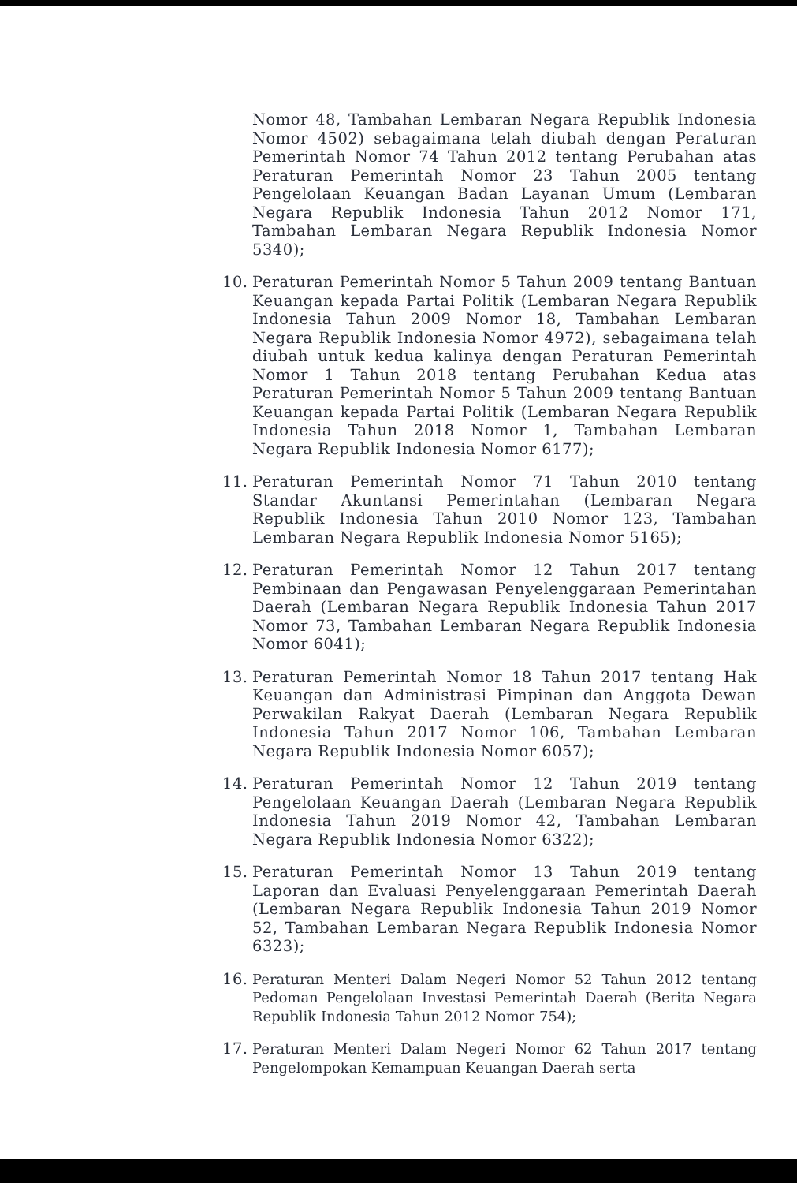Nomor 48, Tambahan Lembaran Negara Republik Indonesia Nomor 4502) sebagaimana telah diubah dengan Peraturan Pemerintah Nomor 74 Tahun 2012 tentang Perubahan atas Peraturan Pemerintah Nomor 23 Tahun 2005 tentang Pengelolaan Keuangan Badan Layanan Umum (Lembaran Negara Republik Indonesia Tahun 2012 Nomor 171, Tambahan Lembaran Negara Republik Indonesia Nomor 5340);
10. Peraturan Pemerintah Nomor 5 Tahun 2009 tentang Bantuan Keuangan kepada Partai Politik (Lembaran Negara Republik Indonesia Tahun 2009 Nomor 18, Tambahan Lembaran Negara Republik Indonesia Nomor 4972), sebagaimana telah diubah untuk kedua kalinya dengan Peraturan Pemerintah Nomor 1 Tahun 2018 tentang Perubahan Kedua atas Peraturan Pemerintah Nomor 5 Tahun 2009 tentang Bantuan Keuangan kepada Partai Politik (Lembaran Negara Republik Indonesia Tahun 2018 Nomor 1, Tambahan Lembaran Negara Republik Indonesia Nomor 6177);
11. Peraturan Pemerintah Nomor 71 Tahun 2010 tentang Standar Akuntansi Pemerintahan (Lembaran Negara Republik Indonesia Tahun 2010 Nomor 123, Tambahan Lembaran Negara Republik Indonesia Nomor 5165);
12. Peraturan Pemerintah Nomor 12 Tahun 2017 tentang Pembinaan dan Pengawasan Penyelenggaraan Pemerintahan Daerah (Lembaran Negara Republik Indonesia Tahun 2017 Nomor 73, Tambahan Lembaran Negara Republik Indonesia Nomor 6041);
13. Peraturan Pemerintah Nomor 18 Tahun 2017 tentang Hak Keuangan dan Administrasi Pimpinan dan Anggota Dewan Perwakilan Rakyat Daerah (Lembaran Negara Republik Indonesia Tahun 2017 Nomor 106, Tambahan Lembaran Negara Republik Indonesia Nomor 6057);
14. Peraturan Pemerintah Nomor 12 Tahun 2019 tentang Pengelolaan Keuangan Daerah (Lembaran Negara Republik Indonesia Tahun 2019 Nomor 42, Tambahan Lembaran Negara Republik Indonesia Nomor 6322);
15. Peraturan Pemerintah Nomor 13 Tahun 2019 tentang Laporan dan Evaluasi Penyelenggaraan Pemerintah Daerah (Lembaran Negara Republik Indonesia Tahun 2019 Nomor 52, Tambahan Lembaran Negara Republik Indonesia Nomor 6323);
16. Peraturan Menteri Dalam Negeri Nomor 52 Tahun 2012 tentang Pedoman Pengelolaan Investasi Pemerintah Daerah (Berita Negara Republik Indonesia Tahun 2012 Nomor 754);
17. Peraturan Menteri Dalam Negeri Nomor 62 Tahun 2017 tentang Pengelompokan Kemampuan Keuangan Daerah serta